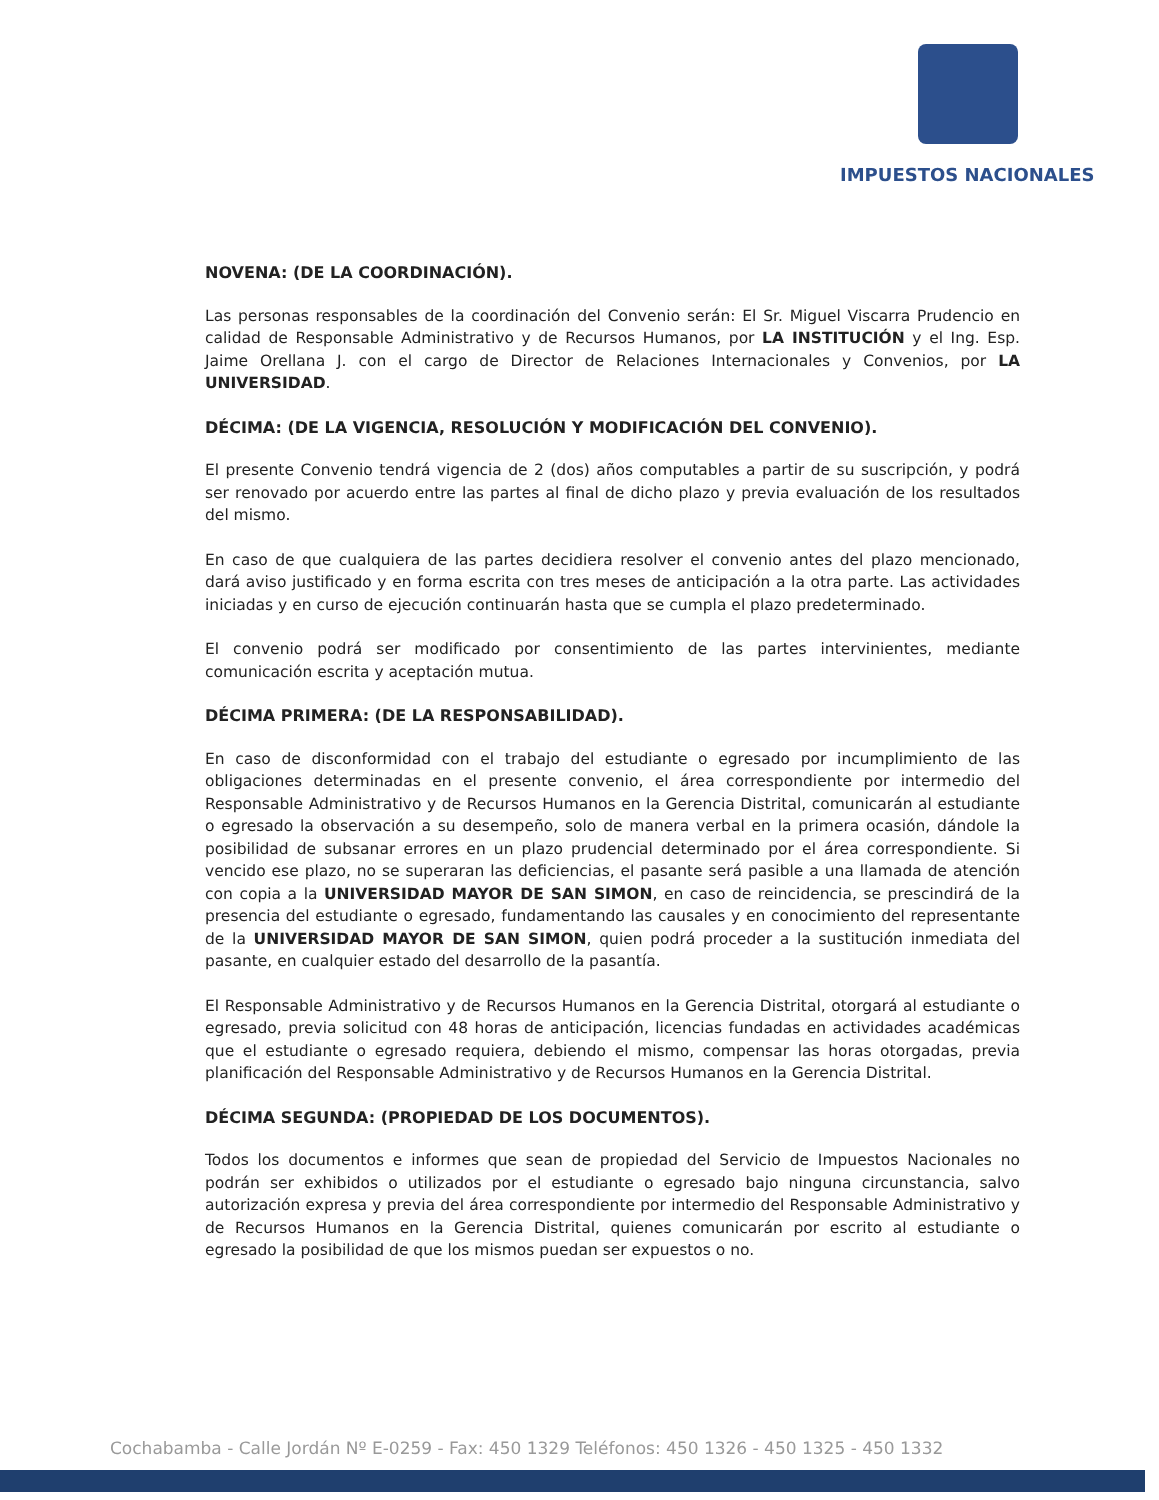IMPUESTOS NACIONALES
NOVENA: (DE LA COORDINACIÓN).
Las personas responsables de la coordinación del Convenio serán: El Sr. Miguel Viscarra Prudencio en calidad de Responsable Administrativo y de Recursos Humanos, por LA INSTITUCIÓN y el Ing. Esp. Jaime Orellana J. con el cargo de Director de Relaciones Internacionales y Convenios, por LA UNIVERSIDAD.
DÉCIMA: (DE LA VIGENCIA, RESOLUCIÓN Y MODIFICACIÓN DEL CONVENIO).
El presente Convenio tendrá vigencia de 2 (dos) años computables a partir de su suscripción, y podrá ser renovado por acuerdo entre las partes al final de dicho plazo y previa evaluación de los resultados del mismo.
En caso de que cualquiera de las partes decidiera resolver el convenio antes del plazo mencionado, dará aviso justificado y en forma escrita con tres meses de anticipación a la otra parte. Las actividades iniciadas y en curso de ejecución continuarán hasta que se cumpla el plazo predeterminado.
El convenio podrá ser modificado por consentimiento de las partes intervinientes, mediante comunicación escrita y aceptación mutua.
DÉCIMA PRIMERA: (DE LA RESPONSABILIDAD).
En caso de disconformidad con el trabajo del estudiante o egresado por incumplimiento de las obligaciones determinadas en el presente convenio, el área correspondiente por intermedio del Responsable Administrativo y de Recursos Humanos en la Gerencia Distrital, comunicarán al estudiante o egresado la observación a su desempeño, solo de manera verbal en la primera ocasión, dándole la posibilidad de subsanar errores en un plazo prudencial determinado por el área correspondiente. Si vencido ese plazo, no se superaran las deficiencias, el pasante será pasible a una llamada de atención con copia a la UNIVERSIDAD MAYOR DE SAN SIMON, en caso de reincidencia, se prescindirá de la presencia del estudiante o egresado, fundamentando las causales y en conocimiento del representante de la UNIVERSIDAD MAYOR DE SAN SIMON, quien podrá proceder a la sustitución inmediata del pasante, en cualquier estado del desarrollo de la pasantía.
El Responsable Administrativo y de Recursos Humanos en la Gerencia Distrital, otorgará al estudiante o egresado, previa solicitud con 48 horas de anticipación, licencias fundadas en actividades académicas que el estudiante o egresado requiera, debiendo el mismo, compensar las horas otorgadas, previa planificación del Responsable Administrativo y de Recursos Humanos en la Gerencia Distrital.
DÉCIMA SEGUNDA: (PROPIEDAD DE LOS DOCUMENTOS).
Todos los documentos e informes que sean de propiedad del Servicio de Impuestos Nacionales no podrán ser exhibidos o utilizados por el estudiante o egresado bajo ninguna circunstancia, salvo autorización expresa y previa del área correspondiente por intermedio del Responsable Administrativo y de Recursos Humanos en la Gerencia Distrital, quienes comunicarán por escrito al estudiante o egresado la posibilidad de que los mismos puedan ser expuestos o no.
Cochabamba - Calle Jordán Nº E-0259 - Fax: 450 1329 Teléfonos: 450 1326 - 450 1325 - 450 1332